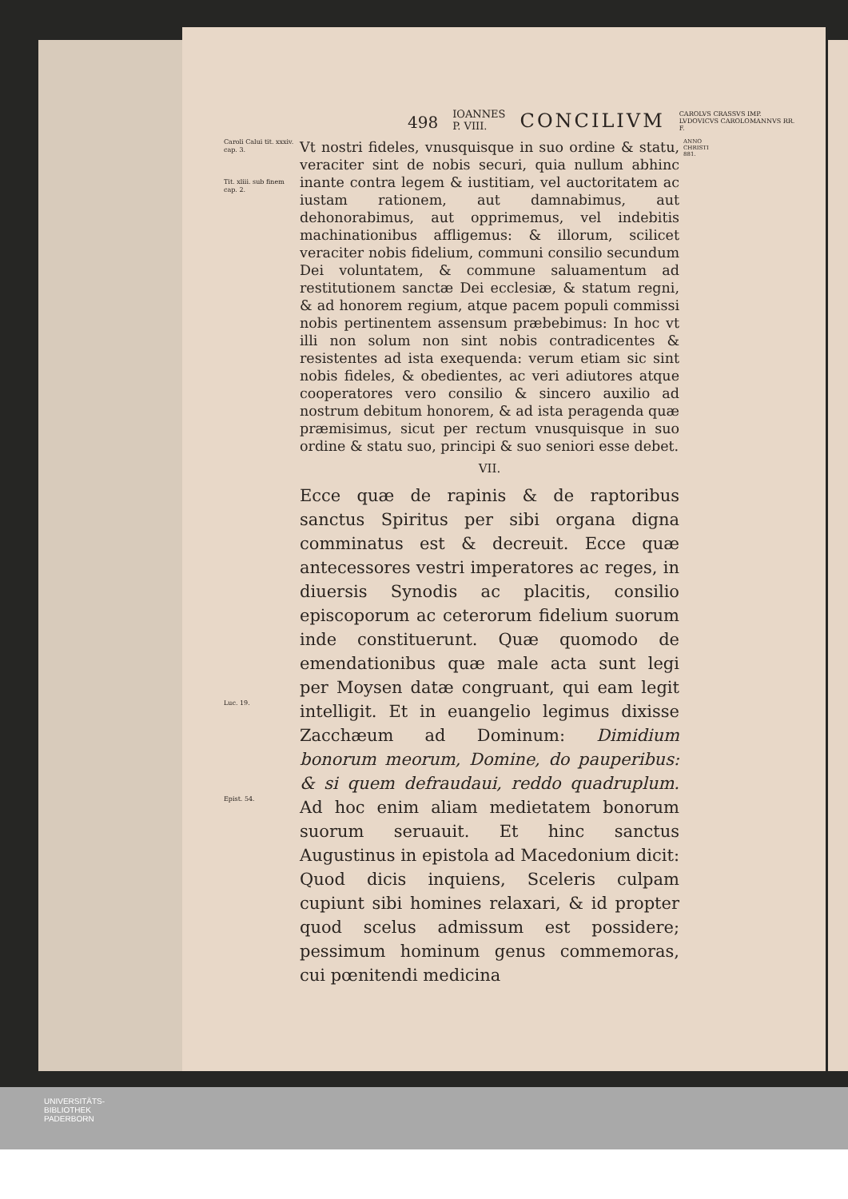498 IOANNES P. VIII. CONCILIVM CAROLVS CRASSVS IMP. LVDOVICVS CAROLOMANNVS RR. F.
Caroli Calui tit. xxxiv. cap. 3.
Tit. xliii. sub finem cap. 2.
Vt nostri fideles, vnusquisque in suo ordine & statu, veraciter sint de nobis securi, quia nullum abhinc inante contra legem & iustitiam, vel auctoritatem ac iustam rationem, aut damnabimus, aut dehonorabimus, aut opprimemus, vel indebitis machinationibus affligemus: & illorum, scilicet veraciter nobis fidelium, communi consilio secundum Dei voluntatem, & commune saluamentum ad restitutionem sanctæ Dei ecclesiæ, & statum regni, & ad honorem regium, atque pacem populi commissi nobis pertinentem assensum præbebimus: In hoc vt illi non solum non sint nobis contradicentes & resistentes ad ista exequenda: verum etiam sic sint nobis fideles, & obedientes, ac veri adiutores atque cooperatores vero consilio & sincero auxilio ad nostrum debitum honorem, & ad ista peragenda quæ præmisimus, sicut per rectum vnusquisque in suo ordine & statu suo, principi & suo seniori esse debet.
ANNO CHRISTI 881.
VII.
Luc. 19.
Epist. 54.
Ecce quæ de rapinis & de raptoribus sanctus Spiritus per sibi organa digna comminatus est & decreuit. Ecce quæ antecessores vestri imperatores ac reges, in diuersis Synodis ac placitis, consilio episcoporum ac ceterorum fidelium suorum inde constituerunt. Quæ quomodo de emendationibus quæ male acta sunt legi per Moysen datæ congruant, qui eam legit intelligit. Et in euangelio legimus dixisse Zacchæum ad Dominum: Dimidium bonorum meorum, Domine, do pauperibus: & si quem defraudaui, reddo quadruplum. Ad hoc enim aliam medietatem bonorum suorum seruauit. Et hinc sanctus Augustinus in epistola ad Macedonium dicit: Quod dicis inquiens, Sceleris culpam cupiunt sibi homines relaxari, & id propter quod scelus admissum est possidere; pessimum hominum genus commemoras, cui pœnitendi medicina
UNIVERSITÄTS-
BIBLIOTHEK
PADERBORN